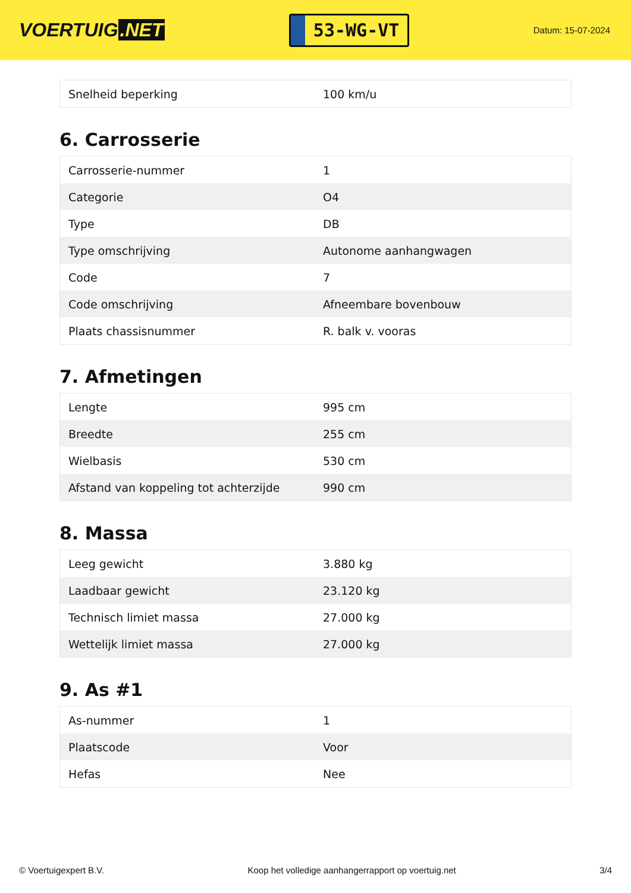VOERTUIG.NET
53-WG-VT
Datum: 15-07-2024
| Snelheid beperking | 100 km/u |
6. Carrosserie
| Carrosserie-nummer | 1 |
| Categorie | O4 |
| Type | DB |
| Type omschrijving | Autonome aanhangwagen |
| Code | 7 |
| Code omschrijving | Afneembare bovenbouw |
| Plaats chassisnummer | R. balk v. vooras |
7. Afmetingen
| Lengte | 995 cm |
| Breedte | 255 cm |
| Wielbasis | 530 cm |
| Afstand van koppeling tot achterzijde | 990 cm |
8. Massa
| Leeg gewicht | 3.880 kg |
| Laadbaar gewicht | 23.120 kg |
| Technisch limiet massa | 27.000 kg |
| Wettelijk limiet massa | 27.000 kg |
9. As #1
| As-nummer | 1 |
| Plaatscode | Voor |
| Hefas | Nee |
© Voertuigexpert B.V. Koop het volledige aanhangerrapport op voertuig.net 3/4